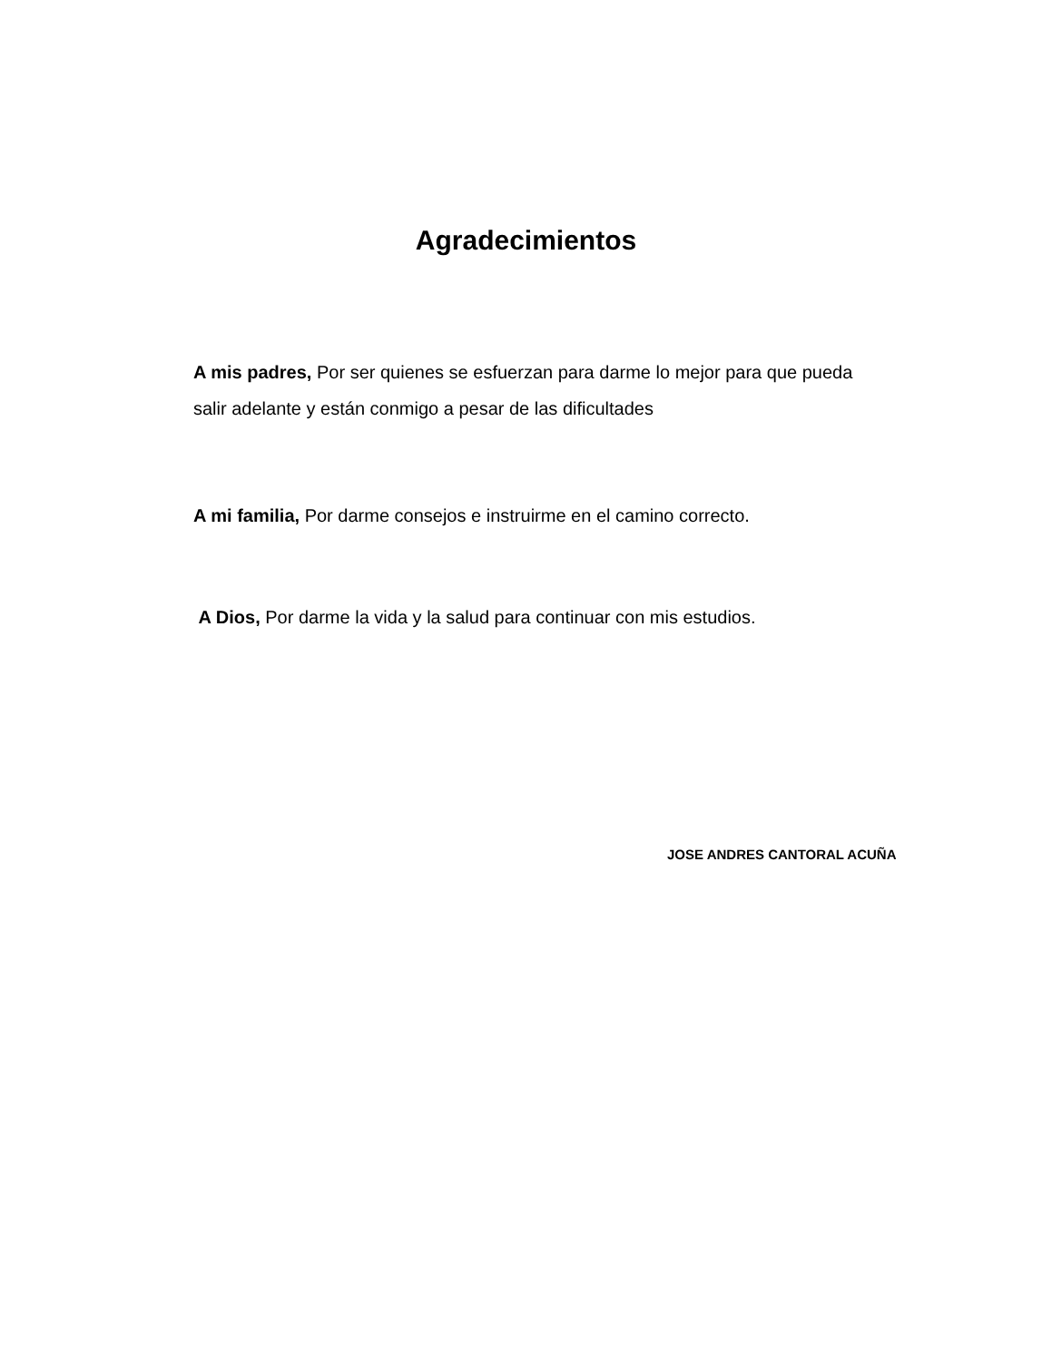Agradecimientos
A mis padres, Por ser quienes se esfuerzan para darme lo mejor para que pueda salir adelante y están conmigo a pesar de las dificultades
A mi familia, Por darme consejos e instruirme en el camino correcto.
A Dios, Por darme la vida y la salud para continuar con mis estudios.
JOSE ANDRES CANTORAL ACUÑA